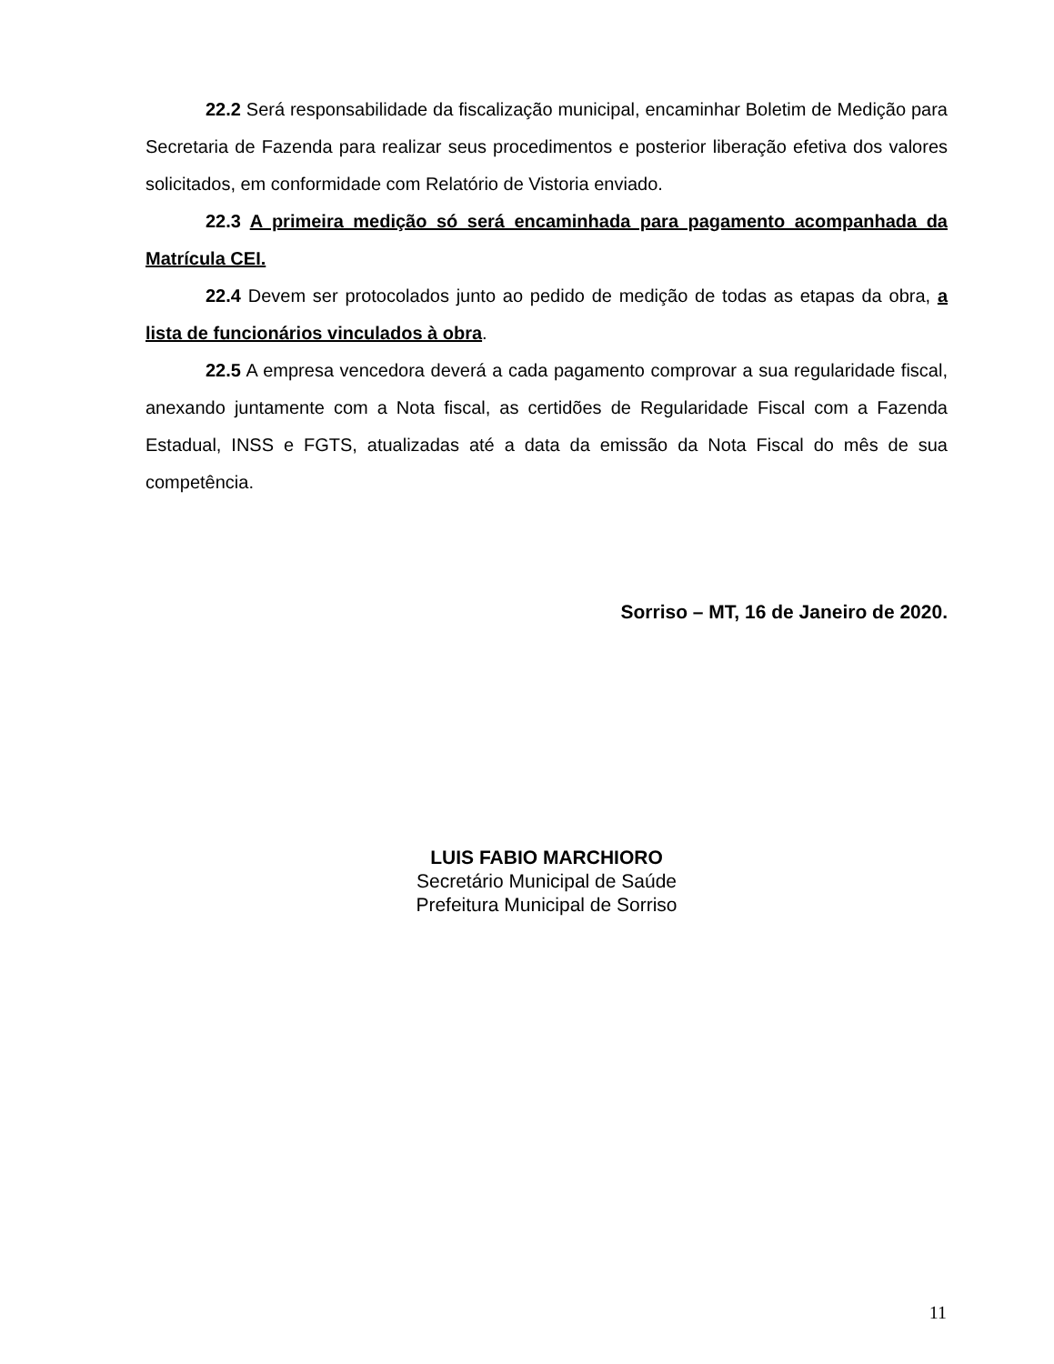22.2 Será responsabilidade da fiscalização municipal, encaminhar Boletim de Medição para Secretaria de Fazenda para realizar seus procedimentos e posterior liberação efetiva dos valores solicitados, em conformidade com Relatório de Vistoria enviado.
22.3 A primeira medição só será encaminhada para pagamento acompanhada da Matrícula CEI.
22.4 Devem ser protocolados junto ao pedido de medição de todas as etapas da obra, a lista de funcionários vinculados à obra.
22.5 A empresa vencedora deverá a cada pagamento comprovar a sua regularidade fiscal, anexando juntamente com a Nota fiscal, as certidões de Regularidade Fiscal com a Fazenda Estadual, INSS e FGTS, atualizadas até a data da emissão da Nota Fiscal do mês de sua competência.
Sorriso – MT, 16 de Janeiro de 2020.
LUIS FABIO MARCHIORO
Secretário Municipal de Saúde
Prefeitura Municipal de Sorriso
11